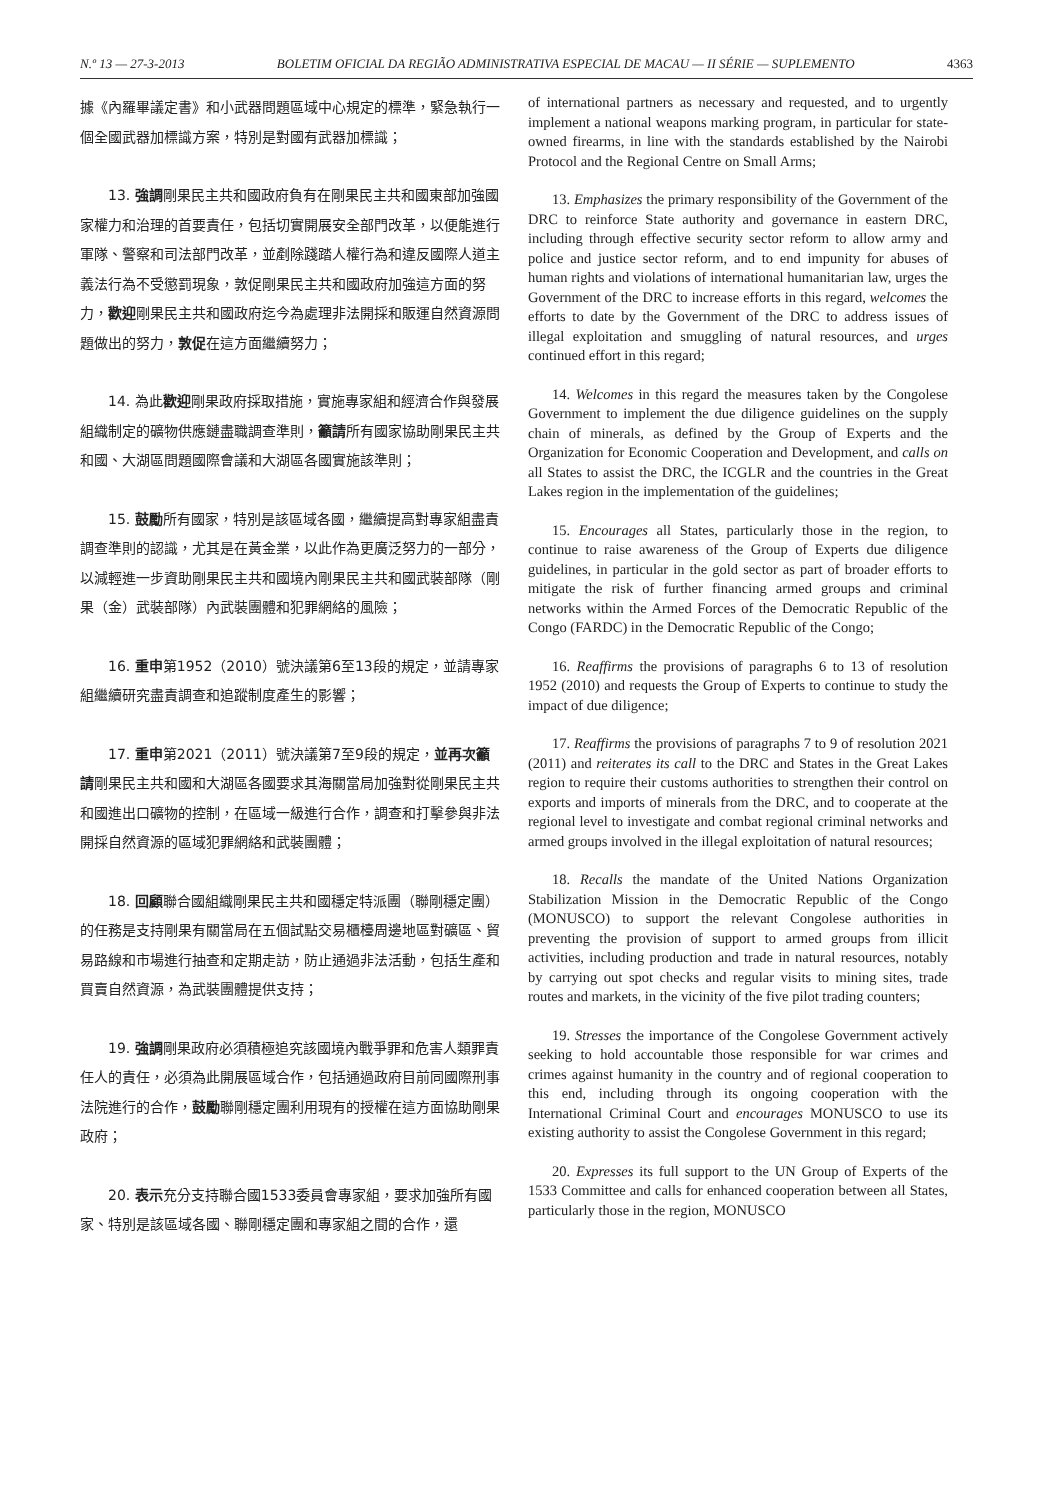N.º 13 — 27-3-2013 BOLETIM OFICIAL DA REGIÃO ADMINISTRATIVA ESPECIAL DE MACAU — II SÉRIE — SUPLEMENTO 4363
據《內羅畢議定書》和小武器問題區域中心規定的標準，緊急執行一個全國武器加標識方案，特別是對國有武器加標識；
13. 強調剛果民主共和國政府負有在剛果民主共和國東部加強國家權力和治理的首要責任，包括切實開展安全部門改革，以便能進行軍隊、警察和司法部門改革，並剷除踐踏人權行為和違反國際人道主義法行為不受懲罰現象，敦促剛果民主共和國政府加強這方面的努力，歡迎剛果民主共和國政府迄今為處理非法開採和販運自然資源問題做出的努力，敦促在這方面繼續努力；
14. 為此歡迎剛果政府採取措施，實施專家組和經濟合作與發展組織制定的礦物供應鏈盡職調查準則，籲請所有國家協助剛果民主共和國、大湖區問題國際會議和大湖區各國實施該準則；
15. 鼓勵所有國家，特別是該區域各國，繼續提高對專家組盡責調查準則的認識，尤其是在黃金業，以此作為更廣泛努力的一部分，以減輕進一步資助剛果民主共和國境內剛果民主共和國武裝部隊（剛果（金）武裝部隊）內武裝團體和犯罪網絡的風險；
16. 重申第1952（2010）號決議第6至13段的規定，並請專家組繼續研究盡責調查和追蹤制度產生的影響；
17. 重申第2021（2011）號決議第7至9段的規定，並再次籲請剛果民主共和國和大湖區各國要求其海關當局加強對從剛果民主共和國進出口礦物的控制，在區域一級進行合作，調查和打擊參與非法開採自然資源的區域犯罪網絡和武裝團體；
18. 回顧聯合國組織剛果民主共和國穩定特派團（聯剛穩定團）的任務是支持剛果有關當局在五個試點交易櫃檯周邊地區對礦區、貿易路線和市場進行抽查和定期走訪，防止通過非法活動，包括生產和買賣自然資源，為武裝團體提供支持；
19. 強調剛果政府必須積極追究該國境內戰爭罪和危害人類罪責任人的責任，必須為此開展區域合作，包括通過政府目前同國際刑事法院進行的合作，鼓勵聯剛穩定團利用現有的授權在這方面協助剛果政府；
20. 表示充分支持聯合國1533委員會專家組，要求加強所有國家、特別是該區域各國、聯剛穩定團和專家組之間的合作，還
of international partners as necessary and requested, and to urgently implement a national weapons marking program, in particular for state-owned firearms, in line with the standards established by the Nairobi Protocol and the Regional Centre on Small Arms;
13. Emphasizes the primary responsibility of the Government of the DRC to reinforce State authority and governance in eastern DRC, including through effective security sector reform to allow army and police and justice sector reform, and to end impunity for abuses of human rights and violations of international humanitarian law, urges the Government of the DRC to increase efforts in this regard, welcomes the efforts to date by the Government of the DRC to address issues of illegal exploitation and smuggling of natural resources, and urges continued effort in this regard;
14. Welcomes in this regard the measures taken by the Congolese Government to implement the due diligence guidelines on the supply chain of minerals, as defined by the Group of Experts and the Organization for Economic Cooperation and Development, and calls on all States to assist the DRC, the ICGLR and the countries in the Great Lakes region in the implementation of the guidelines;
15. Encourages all States, particularly those in the region, to continue to raise awareness of the Group of Experts due diligence guidelines, in particular in the gold sector as part of broader efforts to mitigate the risk of further financing armed groups and criminal networks within the Armed Forces of the Democratic Republic of the Congo (FARDC) in the Democratic Republic of the Congo;
16. Reaffirms the provisions of paragraphs 6 to 13 of resolution 1952 (2010) and requests the Group of Experts to continue to study the impact of due diligence;
17. Reaffirms the provisions of paragraphs 7 to 9 of resolution 2021 (2011) and reiterates its call to the DRC and States in the Great Lakes region to require their customs authorities to strengthen their control on exports and imports of minerals from the DRC, and to cooperate at the regional level to investigate and combat regional criminal networks and armed groups involved in the illegal exploitation of natural resources;
18. Recalls the mandate of the United Nations Organization Stabilization Mission in the Democratic Republic of the Congo (MONUSCO) to support the relevant Congolese authorities in preventing the provision of support to armed groups from illicit activities, including production and trade in natural resources, notably by carrying out spot checks and regular visits to mining sites, trade routes and markets, in the vicinity of the five pilot trading counters;
19. Stresses the importance of the Congolese Government actively seeking to hold accountable those responsible for war crimes and crimes against humanity in the country and of regional cooperation to this end, including through its ongoing cooperation with the International Criminal Court and encourages MONUSCO to use its existing authority to assist the Congolese Government in this regard;
20. Expresses its full support to the UN Group of Experts of the 1533 Committee and calls for enhanced cooperation between all States, particularly those in the region, MONUSCO